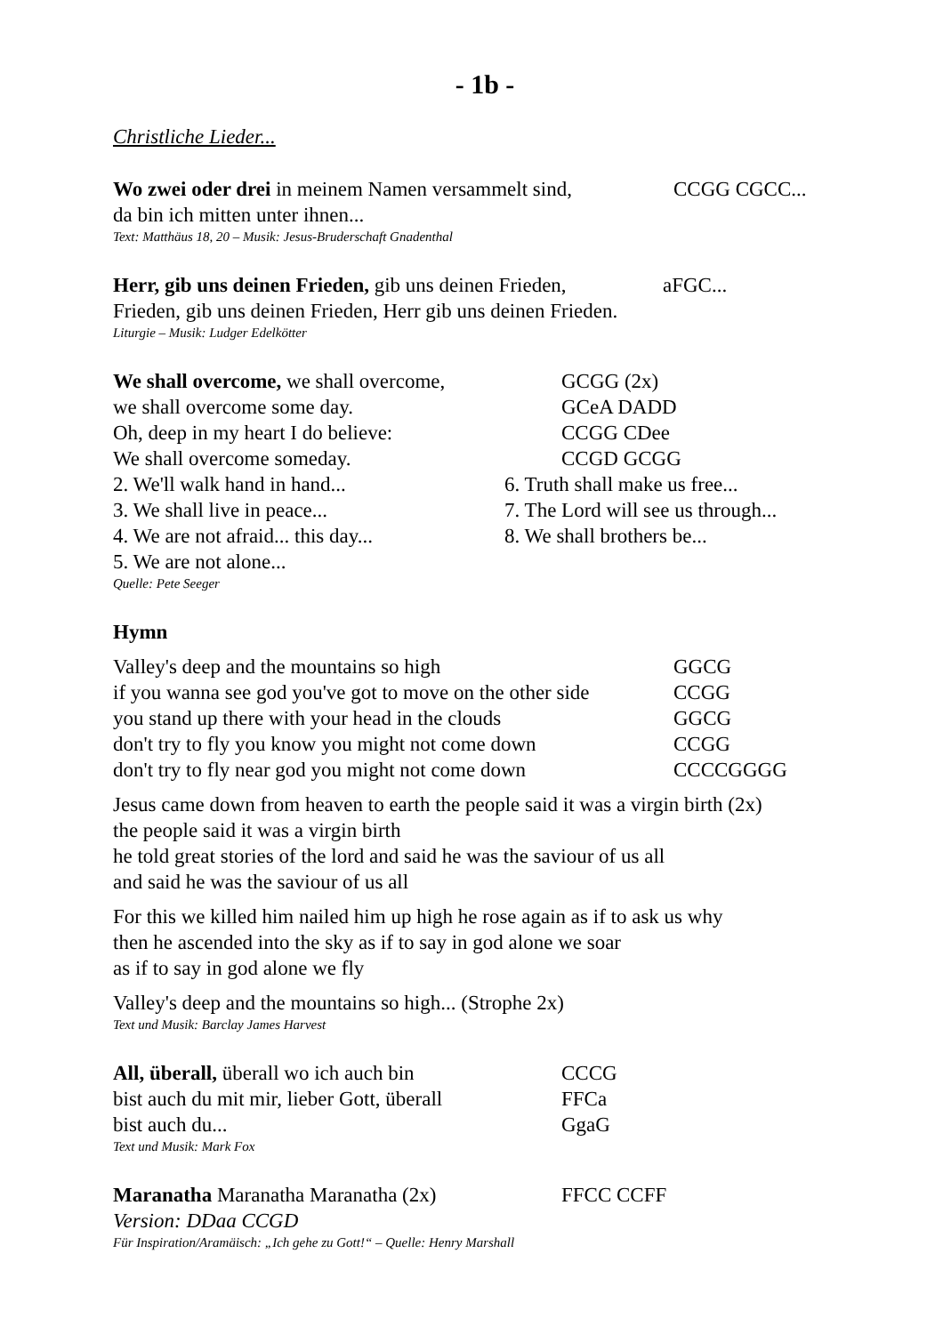- 1b -
Christliche Lieder...
Wo zwei oder drei in meinem Namen versammelt sind, CCGG CGCC...
da bin ich mitten unter ihnen...
Text: Matthäus 18, 20 – Musik: Jesus-Bruderschaft Gnadenthal
Herr, gib uns deinen Frieden, gib uns deinen Frieden, aFGC...
Frieden, gib uns deinen Frieden, Herr gib uns deinen Frieden.
Liturgie – Musik: Ludger Edelkötter
We shall overcome, we shall overcome, GCGG (2x)
we shall overcome some day. GCeA DADD
Oh, deep in my heart I do believe: CCGG CDee
We shall overcome someday. CCGD GCGG
2. We'll walk hand in hand... 6. Truth shall make us free...
3. We shall live in peace... 7. The Lord will see us through...
4. We are not afraid... this day... 8. We shall brothers be...
5. We are not alone...
Quelle: Pete Seeger
Hymn
Valley's deep and the mountains so high GGCG
if you wanna see god you've got to move on the other side CCGG
you stand up there with your head in the clouds GGCG
don't try to fly you know you might not come down CCGG
don't try to fly near god you might not come down CCCCGGGG
Jesus came down from heaven to earth the people said it was a virgin birth (2x)
the people said it was a virgin birth
he told great stories of the lord and said he was the saviour of us all
and said he was the saviour of us all
For this we killed him nailed him up high he rose again as if to ask us why
then he ascended into the sky as if to say in god alone we soar
as if to say in god alone we fly
Valley's deep and the mountains so high... (Strophe 2x)
Text und Musik: Barclay James Harvest
All, überall, überall wo ich auch bin CCCG
bist auch du mit mir, lieber Gott, überall FFCa
bist auch du... GgaG
Text und Musik: Mark Fox
Maranatha Maranatha Maranatha (2x) FFCC CCFF
Version: DDaa CCGD
Für Inspiration/Aramäisch: „Ich gehe zu Gott!“ – Quelle: Henry Marshall